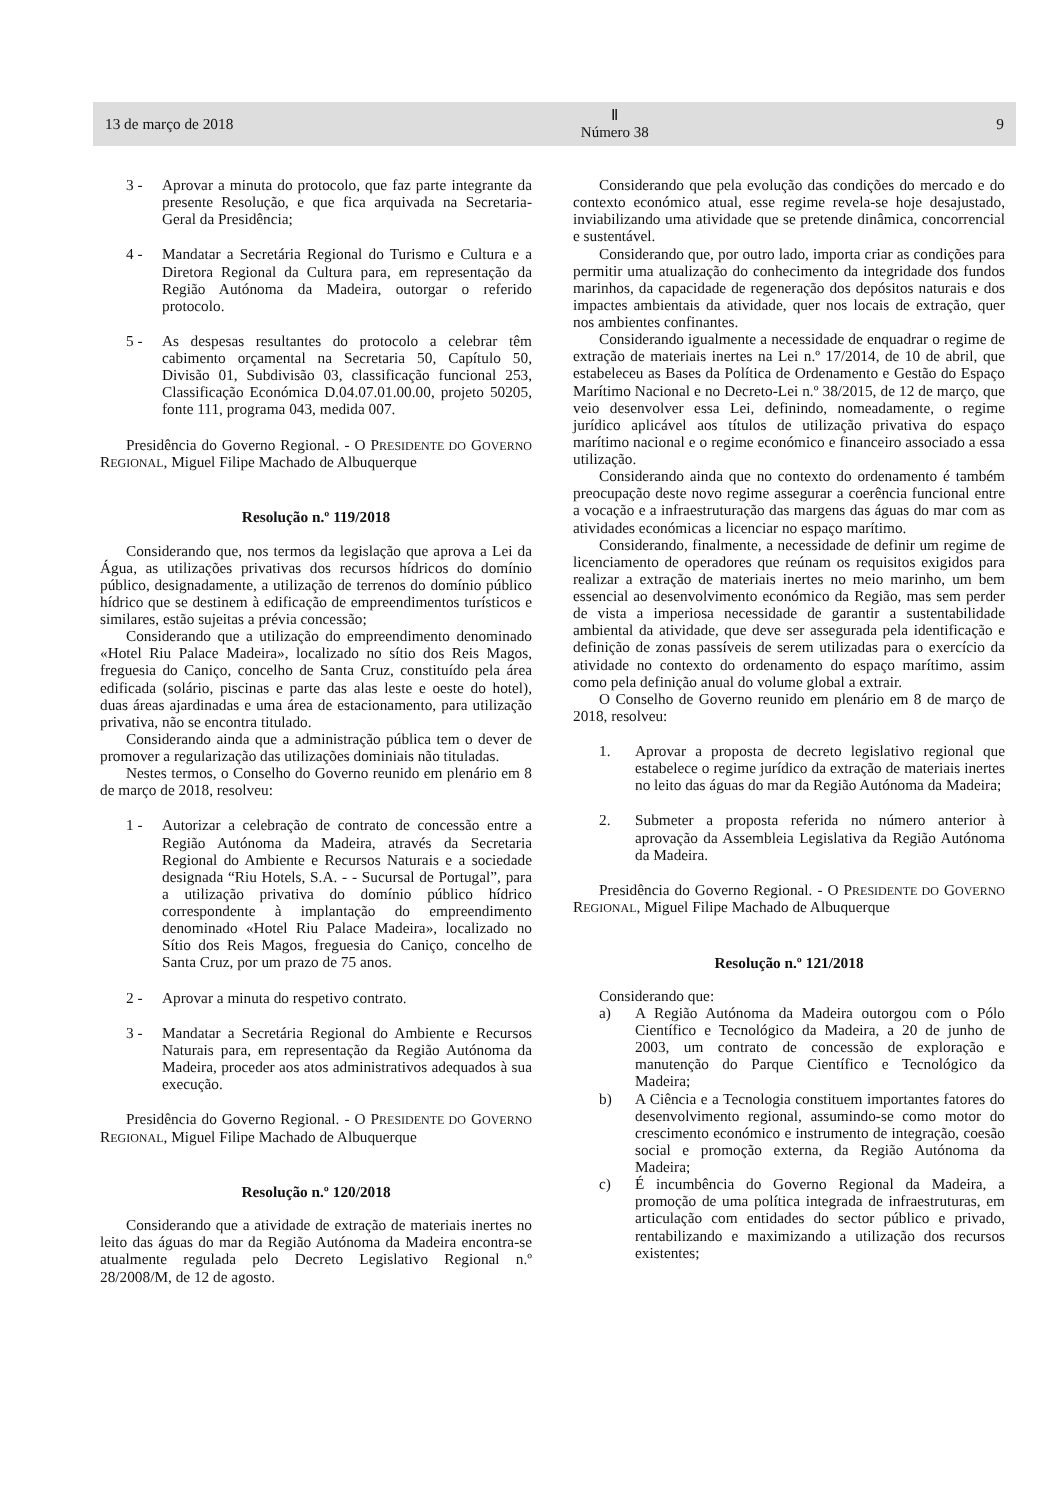13 de março de 2018 Ⅱ
Número 38 9
3 - Aprovar a minuta do protocolo, que faz parte integrante da presente Resolução, e que fica arquivada na Secretaria-Geral da Presidência;
4 - Mandatar a Secretária Regional do Turismo e Cultura e a Diretora Regional da Cultura para, em representação da Região Autónoma da Madeira, outorgar o referido protocolo.
5 - As despesas resultantes do protocolo a celebrar têm cabimento orçamental na Secretaria 50, Capítulo 50, Divisão 01, Subdivisão 03, classificação funcional 253, Classificação Económica D.04.07.01.00.00, projeto 50205, fonte 111, programa 043, medida 007.
Presidência do Governo Regional. - O PRESIDENTE DO GOVERNO REGIONAL, Miguel Filipe Machado de Albuquerque
Resolução n.º 119/2018
Considerando que, nos termos da legislação que aprova a Lei da Água, as utilizações privativas dos recursos hídricos do domínio público, designadamente, a utilização de terrenos do domínio público hídrico que se destinem à edificação de empreendimentos turísticos e similares, estão sujeitas a prévia concessão;
Considerando que a utilização do empreendimento denominado «Hotel Riu Palace Madeira», localizado no sítio dos Reis Magos, freguesia do Caniço, concelho de Santa Cruz, constituído pela área edificada (solário, piscinas e parte das alas leste e oeste do hotel), duas áreas ajardinadas e uma área de estacionamento, para utilização privativa, não se encontra titulado.
Considerando ainda que a administração pública tem o dever de promover a regularização das utilizações dominiais não tituladas.
Nestes termos, o Conselho do Governo reunido em plenário em 8 de março de 2018, resolveu:
1 - Autorizar a celebração de contrato de concessão entre a Região Autónoma da Madeira, através da Secretaria Regional do Ambiente e Recursos Naturais e a sociedade designada “Riu Hotels, S.A. - - Sucursal de Portugal”, para a utilização privativa do domínio público hídrico correspondente à implantação do empreendimento denominado «Hotel Riu Palace Madeira», localizado no Sítio dos Reis Magos, freguesia do Caniço, concelho de Santa Cruz, por um prazo de 75 anos.
2 - Aprovar a minuta do respetivo contrato.
3 - Mandatar a Secretária Regional do Ambiente e Recursos Naturais para, em representação da Região Autónoma da Madeira, proceder aos atos administrativos adequados à sua execução.
Presidência do Governo Regional. - O PRESIDENTE DO GOVERNO REGIONAL, Miguel Filipe Machado de Albuquerque
Resolução n.º 120/2018
Considerando que a atividade de extração de materiais inertes no leito das águas do mar da Região Autónoma da Madeira encontra-se atualmente regulada pelo Decreto Legislativo Regional n.º 28/2008/M, de 12 de agosto.
Considerando que pela evolução das condições do mercado e do contexto económico atual, esse regime revela-se hoje desajustado, inviabilizando uma atividade que se pretende dinâmica, concorrencial e sustentável.
Considerando que, por outro lado, importa criar as condições para permitir uma atualização do conhecimento da integridade dos fundos marinhos, da capacidade de regeneração dos depósitos naturais e dos impactes ambientais da atividade, quer nos locais de extração, quer nos ambientes confinantes.
Considerando igualmente a necessidade de enquadrar o regime de extração de materiais inertes na Lei n.º 17/2014, de 10 de abril, que estabeleceu as Bases da Política de Ordenamento e Gestão do Espaço Marítimo Nacional e no Decreto-Lei n.º 38/2015, de 12 de março, que veio desenvolver essa Lei, definindo, nomeadamente, o regime jurídico aplicável aos títulos de utilização privativa do espaço marítimo nacional e o regime económico e financeiro associado a essa utilização.
Considerando ainda que no contexto do ordenamento é também preocupação deste novo regime assegurar a coerência funcional entre a vocação e a infraestruturação das margens das águas do mar com as atividades económicas a licenciar no espaço marítimo.
Considerando, finalmente, a necessidade de definir um regime de licenciamento de operadores que reúnam os requisitos exigidos para realizar a extração de materiais inertes no meio marinho, um bem essencial ao desenvolvimento económico da Região, mas sem perder de vista a imperiosa necessidade de garantir a sustentabilidade ambiental da atividade, que deve ser assegurada pela identificação e definição de zonas passíveis de serem utilizadas para o exercício da atividade no contexto do ordenamento do espaço marítimo, assim como pela definição anual do volume global a extrair.
O Conselho de Governo reunido em plenário em 8 de março de 2018, resolveu:
1. Aprovar a proposta de decreto legislativo regional que estabelece o regime jurídico da extração de materiais inertes no leito das águas do mar da Região Autónoma da Madeira;
2. Submeter a proposta referida no número anterior à aprovação da Assembleia Legislativa da Região Autónoma da Madeira.
Presidência do Governo Regional. - O PRESIDENTE DO GOVERNO REGIONAL, Miguel Filipe Machado de Albuquerque
Resolução n.º 121/2018
Considerando que:
a) A Região Autónoma da Madeira outorgou com o Pólo Científico e Tecnológico da Madeira, a 20 de junho de 2003, um contrato de concessão de exploração e manutenção do Parque Científico e Tecnológico da Madeira;
b) A Ciência e a Tecnologia constituem importantes fatores do desenvolvimento regional, assumindo-se como motor do crescimento económico e instrumento de integração, coesão social e promoção externa, da Região Autónoma da Madeira;
c) É incumbência do Governo Regional da Madeira, a promoção de uma política integrada de infraestruturas, em articulação com entidades do sector público e privado, rentabilizando e maximizando a utilização dos recursos existentes;